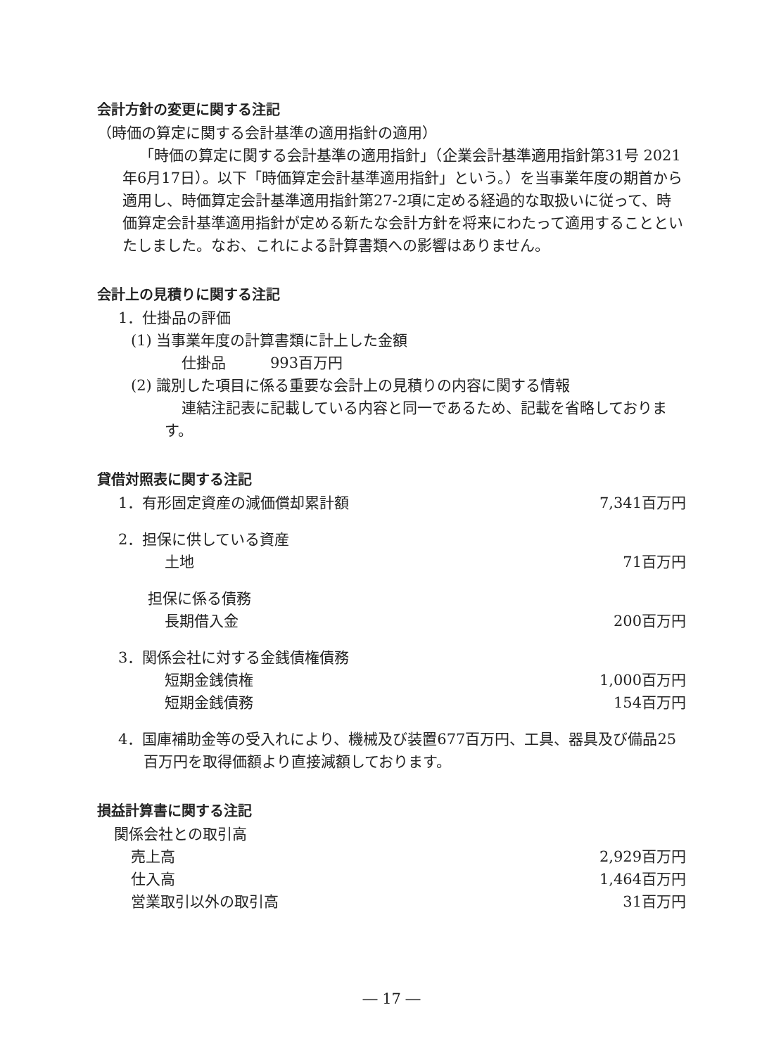会計方針の変更に関する注記
（時価の算定に関する会計基準の適用指針の適用）
「時価の算定に関する会計基準の適用指針」（企業会計基準適用指針第31号 2021年6月17日）。以下「時価算定会計基準適用指針」という。）を当事業年度の期首から適用し、時価算定会計基準適用指針第27-2項に定める経過的な取扱いに従って、時価算定会計基準適用指針が定める新たな会計方針を将来にわたって適用することといたしました。なお、これによる計算書類への影響はありません。
会計上の見積りに関する注記
1．仕掛品の評価
(1) 当事業年度の計算書類に計上した金額
仕掛品　　　993百万円
(2) 識別した項目に係る重要な会計上の見積りの内容に関する情報
連結注記表に記載している内容と同一であるため、記載を省略しております。
貸借対照表に関する注記
| 1．有形固定資産の減価償却累計額 | 7,341百万円 |
| 2．担保に供している資産 | |
| 土地 | 71百万円 |
| 担保に係る債務 | |
| 長期借入金 | 200百万円 |
| 3．関係会社に対する金銭債権債務 | |
| 短期金銭債権 | 1,000百万円 |
| 短期金銭債務 | 154百万円 |
4．国庫補助金等の受入れにより、機械及び装置677百万円、工具、器具及び備品25百万円を取得価額より直接減額しております。
損益計算書に関する注記
| 関係会社との取引高 | |
| 売上高 | 2,929百万円 |
| 仕入高 | 1,464百万円 |
| 営業取引以外の取引高 | 31百万円 |
― 17 ―